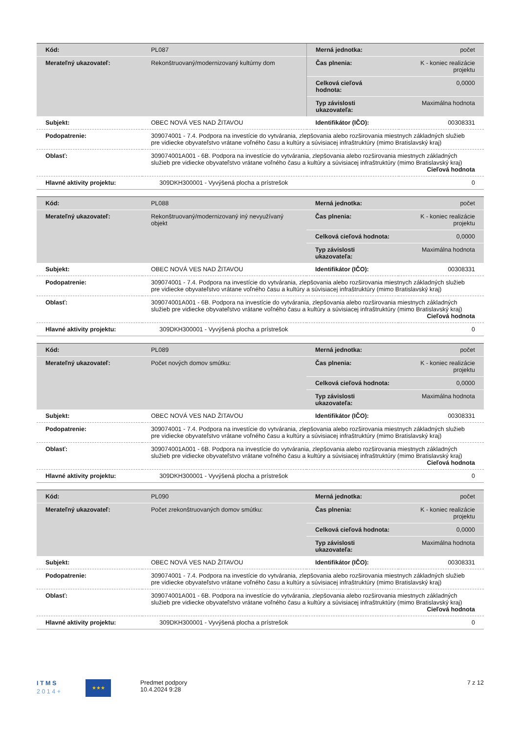| Kód: | PL087 | Merná jednotka: | počet |
| Merateľný ukazovateľ: | Rekonštruovaný/modernizovaný kultúrny dom | Čas plnenia: | K - koniec realizácie projektu |
| | | Celková cieľová hodnota: | 0,0000 |
| | | Typ závislosti ukazovateľa: | Maximálna hodnota |
| Subjekt: | OBEC NOVÁ VES NAD ŽITAVOU | Identifikátor (IČO): | 00308331 |
| Podopatrenie: | 309074001 - 7.4. Podpora na investície do vytvárania, zlepšovania alebo rozširovania miestnych základných služieb pre vidiecke obyvateľstvo vrátane voľného času a kultúry a súvisiacej infraštruktúry (mimo Bratislavský kraj) | | |
| Oblasť: | 309074001A001 - 6B. Podpora na investície do vytvárania, zlepšovania alebo rozširovania miestnych základných služieb pre vidiecke obyvateľstvo vrátane voľného času a kultúry a súvisiacej infraštruktúry (mimo Bratislavský kraj) Cieľová hodnota | | |
| Hlavné aktivity projektu: | 309DKH300001 - Vyvýšená plocha a prístrešok | | 0 |
| Kód: | PL088 | Merná jednotka: | počet |
| Merateľný ukazovateľ: | Rekonštruovaný/modernizovaný iný nevyužívaný objekt | Čas plnenia: | K - koniec realizácie projektu |
| | | Celková cieľová hodnota: | 0,0000 |
| | | Typ závislosti ukazovateľa: | Maximálna hodnota |
| Subjekt: | OBEC NOVÁ VES NAD ŽITAVOU | Identifikátor (IČO): | 00308331 |
| Podopatrenie: | 309074001 - 7.4. Podpora na investície do vytvárania, zlepšovania alebo rozširovania miestnych základných služieb pre vidiecke obyvateľstvo vrátane voľného času a kultúry a súvisiacej infraštruktúry (mimo Bratislavský kraj) | | |
| Oblasť: | 309074001A001 - 6B. Podpora na investície do vytvárania, zlepšovania alebo rozširovania miestnych základných služieb pre vidiecke obyvateľstvo vrátane voľného času a kultúry a súvisiacej infraštruktúry (mimo Bratislavský kraj) Cieľová hodnota | | |
| Hlavné aktivity projektu: | 309DKH300001 - Vyvýšená plocha a prístrešok | | 0 |
| Kód: | PL089 | Merná jednotka: | počet |
| Merateľný ukazovateľ: | Počet nových domov smútku: | Čas plnenia: | K - koniec realizácie projektu |
| | | Celková cieľová hodnota: | 0,0000 |
| | | Typ závislosti ukazovateľa: | Maximálna hodnota |
| Subjekt: | OBEC NOVÁ VES NAD ŽITAVOU | Identifikátor (IČO): | 00308331 |
| Podopatrenie: | 309074001 - 7.4. Podpora na investície do vytvárania, zlepšovania alebo rozširovania miestnych základných služieb pre vidiecke obyvateľstvo vrátane voľného času a kultúry a súvisiacej infraštruktúry (mimo Bratislavský kraj) | | |
| Oblasť: | 309074001A001 - 6B. Podpora na investície do vytvárania, zlepšovania alebo rozširovania miestnych základných služieb pre vidiecke obyvateľstvo vrátane voľného času a kultúry a súvisiacej infraštruktúry (mimo Bratislavský kraj) Cieľová hodnota | | |
| Hlavné aktivity projektu: | 309DKH300001 - Vyvýšená plocha a prístrešok | | 0 |
| Kód: | PL090 | Merná jednotka: | počet |
| Merateľný ukazovateľ: | Počet zrekonštruovaných domov smútku: | Čas plnenia: | K - koniec realizácie projektu |
| | | Celková cieľová hodnota: | 0,0000 |
| | | Typ závislosti ukazovateľa: | Maximálna hodnota |
| Subjekt: | OBEC NOVÁ VES NAD ŽITAVOU | Identifikátor (IČO): | 00308331 |
| Podopatrenie: | 309074001 - 7.4. Podpora na investície do vytvárania, zlepšovania alebo rozširovania miestnych základných služieb pre vidiecke obyvateľstvo vrátane voľného času a kultúry a súvisiacej infraštruktúry (mimo Bratislavský kraj) | | |
| Oblasť: | 309074001A001 - 6B. Podpora na investície do vytvárania, zlepšovania alebo rozširovania miestnych základných služieb pre vidiecke obyvateľstvo vrátane voľného času a kultúry a súvisiacej infraštruktúry (mimo Bratislavský kraj) Cieľová hodnota | | |
| Hlavné aktivity projektu: | 309DKH300001 - Vyvýšená plocha a prístrešok | | 0 |
I T M S
2 0 1 4 +
★★★
Predmet podpory
10.4.2024 9:28
7 z 12